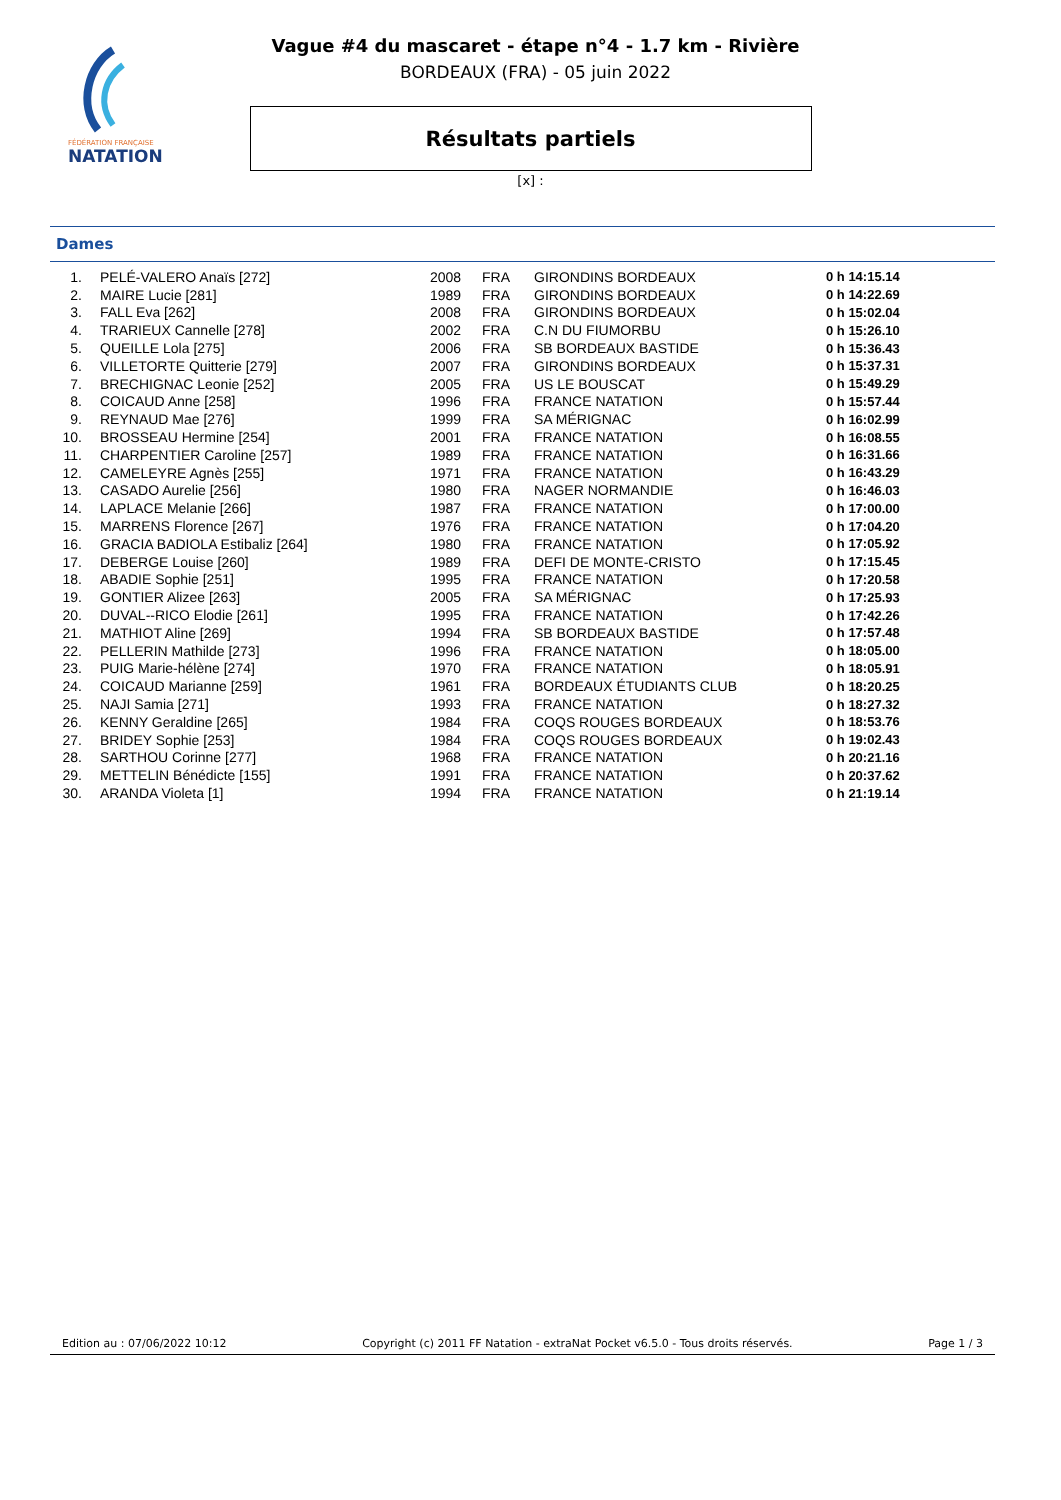FÉDÉRATION FRANÇAISE
NATATION
Vague #4 du mascaret - étape n°4 - 1.7 km - Rivière
BORDEAUX (FRA) - 05 juin 2022
Résultats partiels
[x] :
Dames
| 1. | PELÉ-VALERO Anaïs [272] | 2008 | FRA | GIRONDINS BORDEAUX | 0 h 14:15.14 |
| 2. | MAIRE Lucie [281] | 1989 | FRA | GIRONDINS BORDEAUX | 0 h 14:22.69 |
| 3. | FALL Eva [262] | 2008 | FRA | GIRONDINS BORDEAUX | 0 h 15:02.04 |
| 4. | TRARIEUX Cannelle [278] | 2002 | FRA | C.N DU FIUMORBU | 0 h 15:26.10 |
| 5. | QUEILLE Lola [275] | 2006 | FRA | SB BORDEAUX BASTIDE | 0 h 15:36.43 |
| 6. | VILLETORTE Quitterie [279] | 2007 | FRA | GIRONDINS BORDEAUX | 0 h 15:37.31 |
| 7. | BRECHIGNAC Leonie [252] | 2005 | FRA | US LE BOUSCAT | 0 h 15:49.29 |
| 8. | COICAUD Anne [258] | 1996 | FRA | FRANCE NATATION | 0 h 15:57.44 |
| 9. | REYNAUD Mae [276] | 1999 | FRA | SA MÉRIGNAC | 0 h 16:02.99 |
| 10. | BROSSEAU Hermine [254] | 2001 | FRA | FRANCE NATATION | 0 h 16:08.55 |
| 11. | CHARPENTIER Caroline [257] | 1989 | FRA | FRANCE NATATION | 0 h 16:31.66 |
| 12. | CAMELEYRE Agnès [255] | 1971 | FRA | FRANCE NATATION | 0 h 16:43.29 |
| 13. | CASADO Aurelie [256] | 1980 | FRA | NAGER NORMANDIE | 0 h 16:46.03 |
| 14. | LAPLACE Melanie [266] | 1987 | FRA | FRANCE NATATION | 0 h 17:00.00 |
| 15. | MARRENS Florence [267] | 1976 | FRA | FRANCE NATATION | 0 h 17:04.20 |
| 16. | GRACIA BADIOLA Estibaliz [264] | 1980 | FRA | FRANCE NATATION | 0 h 17:05.92 |
| 17. | DEBERGE Louise [260] | 1989 | FRA | DEFI DE MONTE-CRISTO | 0 h 17:15.45 |
| 18. | ABADIE Sophie [251] | 1995 | FRA | FRANCE NATATION | 0 h 17:20.58 |
| 19. | GONTIER Alizee [263] | 2005 | FRA | SA MÉRIGNAC | 0 h 17:25.93 |
| 20. | DUVAL--RICO Elodie [261] | 1995 | FRA | FRANCE NATATION | 0 h 17:42.26 |
| 21. | MATHIOT Aline [269] | 1994 | FRA | SB BORDEAUX BASTIDE | 0 h 17:57.48 |
| 22. | PELLERIN Mathilde [273] | 1996 | FRA | FRANCE NATATION | 0 h 18:05.00 |
| 23. | PUIG Marie-hélène [274] | 1970 | FRA | FRANCE NATATION | 0 h 18:05.91 |
| 24. | COICAUD Marianne [259] | 1961 | FRA | BORDEAUX ÉTUDIANTS CLUB | 0 h 18:20.25 |
| 25. | NAJI Samia [271] | 1993 | FRA | FRANCE NATATION | 0 h 18:27.32 |
| 26. | KENNY Geraldine [265] | 1984 | FRA | COQS ROUGES BORDEAUX | 0 h 18:53.76 |
| 27. | BRIDEY Sophie [253] | 1984 | FRA | COQS ROUGES BORDEAUX | 0 h 19:02.43 |
| 28. | SARTHOU Corinne [277] | 1968 | FRA | FRANCE NATATION | 0 h 20:21.16 |
| 29. | METTELIN Bénédicte [155] | 1991 | FRA | FRANCE NATATION | 0 h 20:37.62 |
| 30. | ARANDA Violeta [1] | 1994 | FRA | FRANCE NATATION | 0 h 21:19.14 |
Edition au : 07/06/2022 10:12 Copyright (c) 2011 FF Natation - extraNat Pocket v6.5.0 - Tous droits réservés. Page 1 / 3